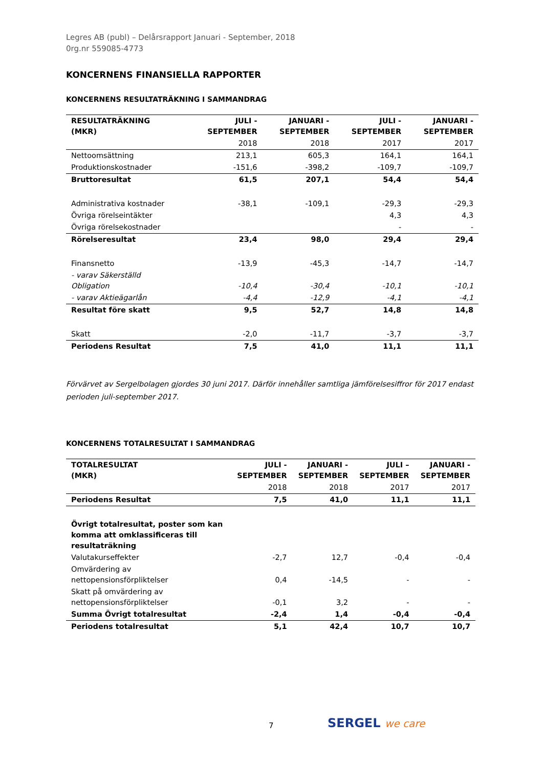Legres AB (publ) – Delårsrapport Januari - September, 2018
0rg.nr 559085-4773
KONCERNENS FINANSIELLA RAPPORTER
KONCERNENS RESULTATRÄKNING I SAMMANDRAG
| RESULTATRÄKNING (MKR) | JULI - SEPTEMBER | JANUARI - SEPTEMBER | JULI - SEPTEMBER | JANUARI - SEPTEMBER |
| --- | --- | --- | --- | --- |
| | 2018 | 2018 | 2017 | 2017 |
| Nettoomsättning | 213,1 | 605,3 | 164,1 | 164,1 |
| Produktionskostnader | -151,6 | -398,2 | -109,7 | -109,7 |
| Bruttoresultat | 61,5 | 207,1 | 54,4 | 54,4 |
| Administrativa kostnader | -38,1 | -109,1 | -29,3 | -29,3 |
| Övriga rörelseintäkter | | | 4,3 | 4,3 |
| Övriga rörelsekostnader | | | - | - |
| Rörelseresultat | 23,4 | 98,0 | 29,4 | 29,4 |
| Finansnetto | -13,9 | -45,3 | -14,7 | -14,7 |
| - varav Säkerställd Obligation | -10,4 | -30,4 | -10,1 | -10,1 |
| - varav Aktieägarlån | -4,4 | -12,9 | -4,1 | -4,1 |
| Resultat före skatt | 9,5 | 52,7 | 14,8 | 14,8 |
| Skatt | -2,0 | -11,7 | -3,7 | -3,7 |
| Periodens Resultat | 7,5 | 41,0 | 11,1 | 11,1 |
Förvärvet av Sergelbolagen gjordes 30 juni 2017. Därför innehåller samtliga jämförelsesiffror för 2017 endast perioden juli-september 2017.
KONCERNENS TOTALRESULTAT I SAMMANDRAG
| TOTALRESULTAT (MKR) | JULI - SEPTEMBER | JANUARI - SEPTEMBER | JULI – SEPTEMBER | JANUARI - SEPTEMBER |
| --- | --- | --- | --- | --- |
| | 2018 | 2018 | 2017 | 2017 |
| Periodens Resultat | 7,5 | 41,0 | 11,1 | 11,1 |
| Övrigt totalresultat, poster som kan komma att omklassificeras till resultaträkning | | | | |
| Valutakurseffekter | -2,7 | 12,7 | -0,4 | -0,4 |
| Omvärdering av nettopensionsförpliktelser | 0,4 | -14,5 | - | - |
| Skatt på omvärdering av nettopensionsförpliktelser | -0,1 | 3,2 | - | - |
| Summa Övrigt totalresultat | -2,4 | 1,4 | -0,4 | -0,4 |
| Periodens totalresultat | 5,1 | 42,4 | 10,7 | 10,7 |
7 SERGEL we care